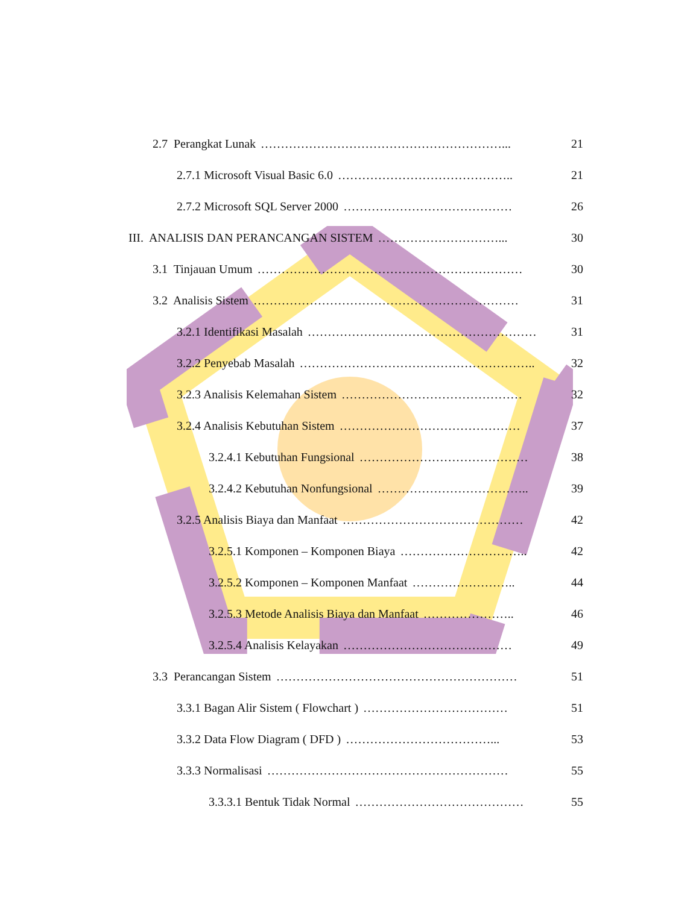2.7 Perangkat Lunak ……………………………………………………... 21
2.7.1 Microsoft Visual Basic 6.0 …………………………………….. 21
2.7.2 Microsoft SQL Server 2000 …………………………………… 26
III. ANALISIS DAN PERANCANGAN SISTEM …………………………... 30
3.1 Tinjauan Umum ………………………………………………………… 30
3.2 Analisis Sistem ………………………………………………………… 31
3.2.1 Identifikasi Masalah ………………………………………………… 31
3.2.2 Penyebab Masalah ………………………………………………….. 32
3.2.3 Analisis Kelemahan Sistem ……………………………………… 32
3.2.4 Analisis Kebutuhan Sistem ……………………………………… 37
3.2.4.1 Kebutuhan Fungsional …………………………………… 38
3.2.4.2 Kebutuhan Nonfungsional ……………………………….. 39
3.2.5 Analisis Biaya dan Manfaat ……………………………………… 42
3.2.5.1 Komponen – Komponen Biaya ………………………….. 42
3.2.5.2 Komponen – Komponen Manfaat …………………….. 44
3.2.5.3 Metode Analisis Biaya dan Manfaat ………………….. 46
3.2.5.4 Analisis Kelayakan …………………………………… 49
3.3 Perancangan Sistem …………………………………………………… 51
3.3.1 Bagan Alir Sistem ( Flowchart ) ……………………………… 51
3.3.2 Data Flow Diagram ( DFD ) ………………………………... 53
3.3.3 Normalisasi …………………………………………………… 55
3.3.3.1 Bentuk Tidak Normal …………………………………… 55